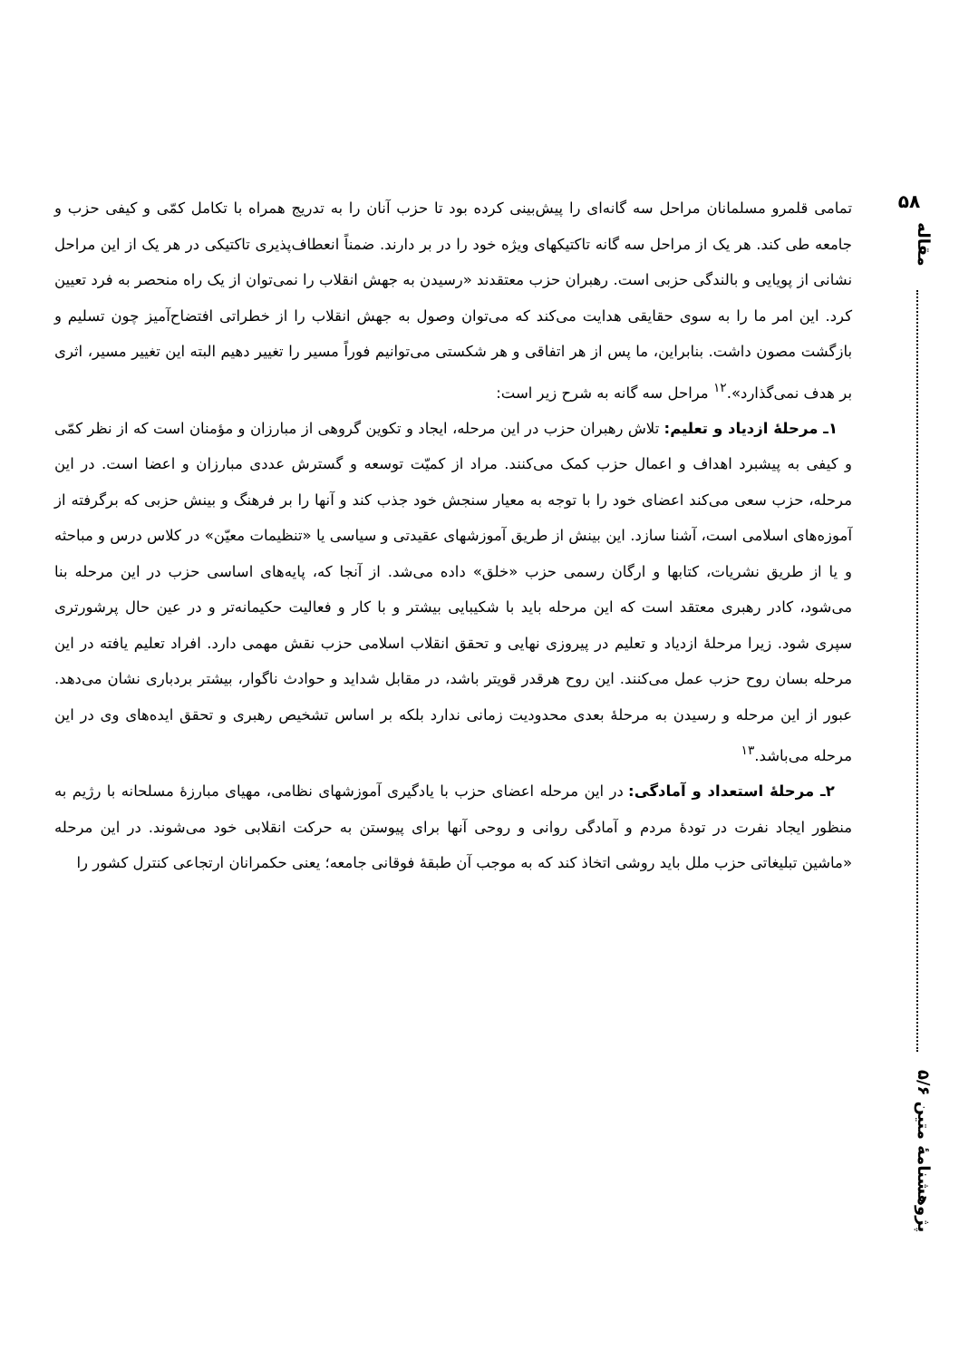۵۸
مقاله
پژوهشنامهٔ متین ۵/۶
تمامی قلمرو مسلمانان مراحل سه گانه‌ای را پیش‌بینی کرده بود تا حزب آنان را به تدریج همراه با تکامل کمّی و کیفی حزب و جامعه طی کند. هر یک از مراحل سه گانه تاکتیکهای ویژه خود را در بر دارند. ضمناً انعطاف‌پذیری تاکتیکی در هر یک از این مراحل نشانی از پویایی و بالندگی حزبی است. رهبران حزب معتقدند «رسیدن به جهش انقلاب را نمی‌توان از یک راه منحصر به فرد تعیین کرد. این امر ما را به سوی حقایقی هدایت می‌کند که می‌توان وصول به جهش انقلاب را از خطراتی افتضاح‌آمیز چون تسلیم و بازگشت مصون داشت. بنابراین، ما پس از هر اتفاقی و هر شکستی می‌توانیم فوراً مسیر را تغییر دهیم البته این تغییر مسیر، اثری بر هدف نمی‌گذارد».<sup>۱۲</sup> مراحل سه گانه به شرح زیر است:
۱ـ مرحلهٔ ازدیاد و تعلیم: تلاش رهبران حزب در این مرحله، ایجاد و تکوین گروهی از مبارزان و مؤمنان است که از نظر کمّی و کیفی به پیشبرد اهداف و اعمال حزب کمک می‌کنند. مراد از کمیّت توسعه و گسترش عددی مبارزان و اعضا است. در این مرحله، حزب سعی می‌کند اعضای خود را با توجه به معیار سنجش خود جذب کند و آنها را بر فرهنگ و بینش حزبی که برگرفته از آموزه‌های اسلامی است، آشنا سازد. این بینش از طریق آموزشهای عقیدتی و سیاسی یا «تنظیمات معیّن» در کلاس درس و مباحثه و یا از طریق نشریات، کتابها و ارگان رسمی حزب «خلق» داده می‌شد. از آنجا که، پایه‌های اساسی حزب در این مرحله بنا می‌شود، کادر رهبری معتقد است که این مرحله باید با شکیبایی بیشتر و با کار و فعالیت حکیمانه‌تر و در عین حال پرشورتری سپری شود. زیرا مرحلهٔ ازدیاد و تعلیم در پیروزی نهایی و تحقق انقلاب اسلامی حزب نقش مهمی دارد. افراد تعلیم یافته در این مرحله بسان روح حزب عمل می‌کنند. این روح هرقدر قویتر باشد، در مقابل شداید و حوادث ناگوار، بیشتر بردباری نشان می‌دهد. عبور از این مرحله و رسیدن به مرحلهٔ بعدی محدودیت زمانی ندارد بلکه بر اساس تشخیص رهبری و تحقق ایده‌های وی در این مرحله می‌باشد.<sup>۱۳</sup>
۲ـ مرحلهٔ استعداد و آمادگی: در این مرحله اعضای حزب با یادگیری آموزشهای نظامی، مهیای مبارزهٔ مسلحانه با رژیم به منظور ایجاد نفرت در تودهٔ مردم و آمادگی روانی و روحی آنها برای پیوستن به حرکت انقلابی خود می‌شوند. در این مرحله «ماشین تبلیغاتی حزب ملل باید روشی اتخاذ کند که به موجب آن طبقهٔ فوقانی جامعه؛ یعنی حکمرانان ارتجاعی کنترل کشور را